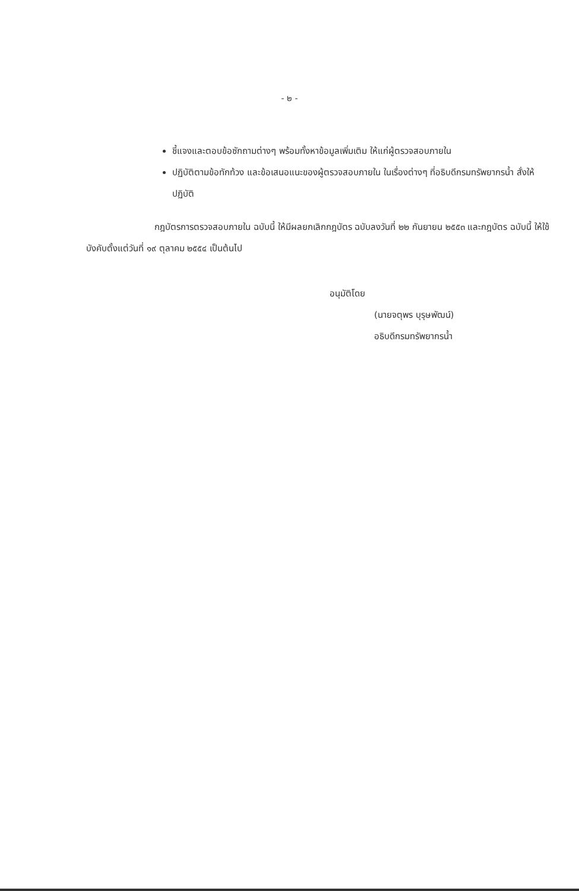- ๒ -
ชี้แจงและตอบข้อซักถามต่างๆ พร้อมทั้งหาข้อมูลเพิ่มเติม ให้แก่ผู้ตรวจสอบภายใน
ปฏิบัติตามข้อทักท้วง และข้อเสนอแนะของผู้ตรวจสอบภายใน ในเรื่องต่างๆ ที่อธิบดีกรมทรัพยากรน้ำ สั่งให้ปฏิบัติ
กฎบัตรการตรวจสอบภายใน ฉบับนี้ ให้มีผลยกเลิกกฎบัตร ฉบับลงวันที่ ๒๒ กันยายน ๒๕๕๓ และกฎบัตร ฉบับนี้ ให้ใช้บังคับตั้งแต่วันที่ ๑๙ ตุลาคม ๒๕๕๔ เป็นต้นไป
อนุมัติโดย
(นายจตุพร บุรุษพัฒน์)
อธิบดีกรมทรัพยากรน้ำ